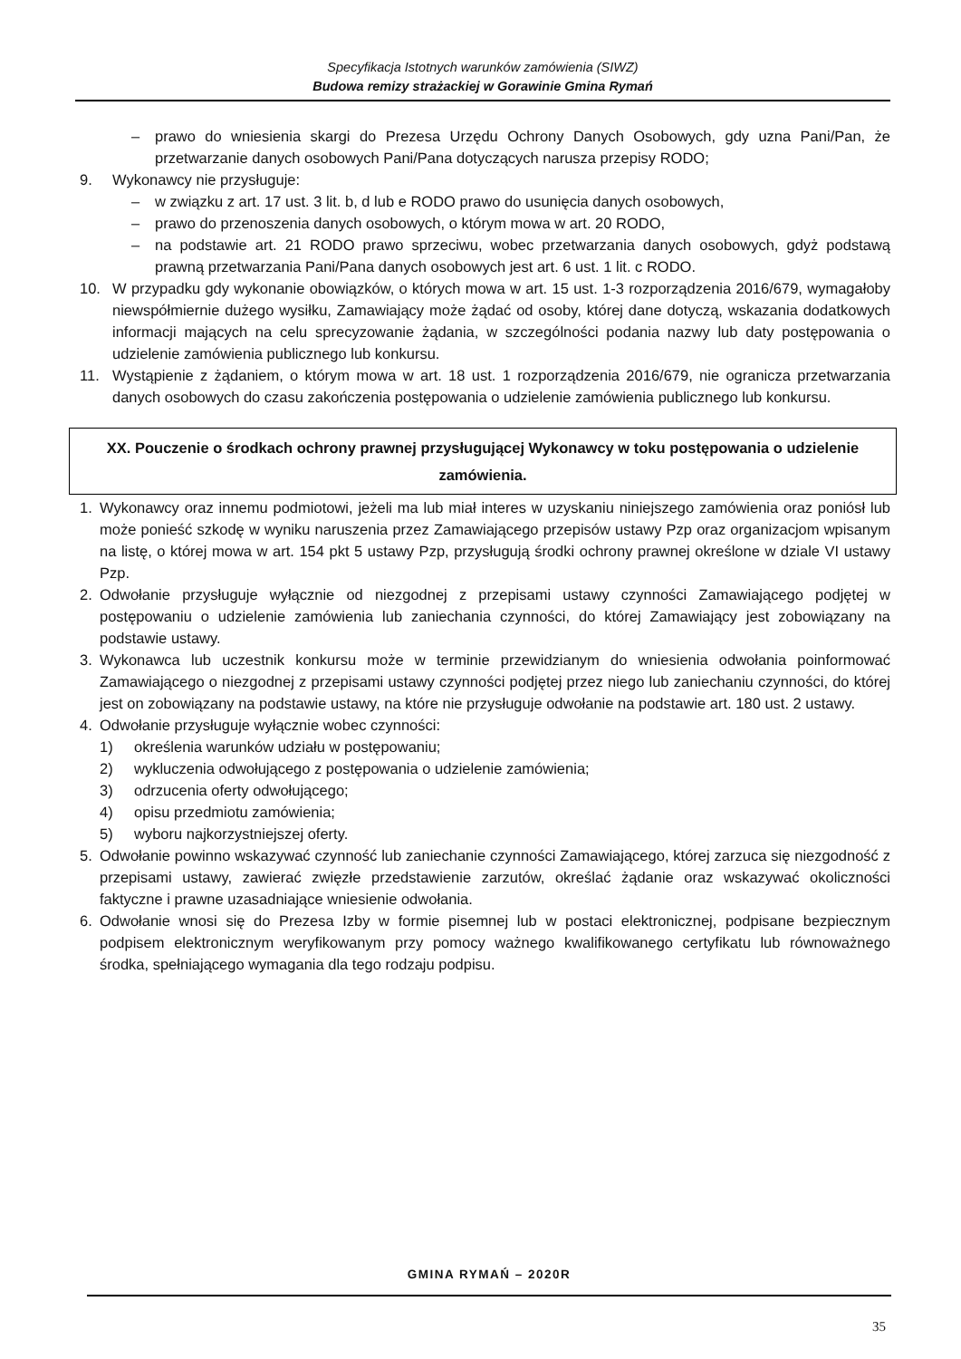Specyfikacja Istotnych warunków zamówienia (SIWZ)
Budowa remizy strażackiej w Gorawinie Gmina Rymań
– prawo do wniesienia skargi do Prezesa Urzędu Ochrony Danych Osobowych, gdy uzna Pani/Pan, że przetwarzanie danych osobowych Pani/Pana dotyczących narusza przepisy RODO;
9. Wykonawcy nie przysługuje:
– w związku z art. 17 ust. 3 lit. b, d lub e RODO prawo do usunięcia danych osobowych,
– prawo do przenoszenia danych osobowych, o którym mowa w art. 20 RODO,
– na podstawie art. 21 RODO prawo sprzeciwu, wobec przetwarzania danych osobowych, gdyż podstawą prawną przetwarzania Pani/Pana danych osobowych jest art. 6 ust. 1 lit. c RODO.
10. W przypadku gdy wykonanie obowiązków, o których mowa w art. 15 ust. 1-3 rozporządzenia 2016/679, wymagałoby niewspółmiernie dużego wysiłku, Zamawiający może żądać od osoby, której dane dotyczą, wskazania dodatkowych informacji mających na celu sprecyzowanie żądania, w szczególności podania nazwy lub daty postępowania o udzielenie zamówienia publicznego lub konkursu.
11. Wystąpienie z żądaniem, o którym mowa w art. 18 ust. 1 rozporządzenia 2016/679, nie ogranicza przetwarzania danych osobowych do czasu zakończenia postępowania o udzielenie zamówienia publicznego lub konkursu.
XX. Pouczenie o środkach ochrony prawnej przysługującej Wykonawcy w toku postępowania o udzielenie zamówienia.
1. Wykonawcy oraz innemu podmiotowi, jeżeli ma lub miał interes w uzyskaniu niniejszego zamówienia oraz poniósł lub może ponieść szkodę w wyniku naruszenia przez Zamawiającego przepisów ustawy Pzp oraz organizacjom wpisanym na listę, o której mowa w art. 154 pkt 5 ustawy Pzp, przysługują środki ochrony prawnej określone w dziale VI ustawy Pzp.
2. Odwołanie przysługuje wyłącznie od niezgodnej z przepisami ustawy czynności Zamawiającego podjętej w postępowaniu o udzielenie zamówienia lub zaniechania czynności, do której Zamawiający jest zobowiązany na podstawie ustawy.
3. Wykonawca lub uczestnik konkursu może w terminie przewidzianym do wniesienia odwołania poinformować Zamawiającego o niezgodnej z przepisami ustawy czynności podjętej przez niego lub zaniechaniu czynności, do której jest on zobowiązany na podstawie ustawy, na które nie przysługuje odwołanie na podstawie art. 180 ust. 2 ustawy.
4. Odwołanie przysługuje wyłącznie wobec czynności:
1) określenia warunków udziału w postępowaniu;
2) wykluczenia odwołującego z postępowania o udzielenie zamówienia;
3) odrzucenia oferty odwołującego;
4) opisu przedmiotu zamówienia;
5) wyboru najkorzystniejszej oferty.
5. Odwołanie powinno wskazywać czynność lub zaniechanie czynności Zamawiającego, której zarzuca się niezgodność z przepisami ustawy, zawierać zwięzłe przedstawienie zarzutów, określać żądanie oraz wskazywać okoliczności faktyczne i prawne uzasadniające wniesienie odwołania.
6. Odwołanie wnosi się do Prezesa Izby w formie pisemnej lub w postaci elektronicznej, podpisane bezpiecznym podpisem elektronicznym weryfikowanym przy pomocy ważnego kwalifikowanego certyfikatu lub równoważnego środka, spełniającego wymagania dla tego rodzaju podpisu.
GMINA RYMAŃ – 2020R
35